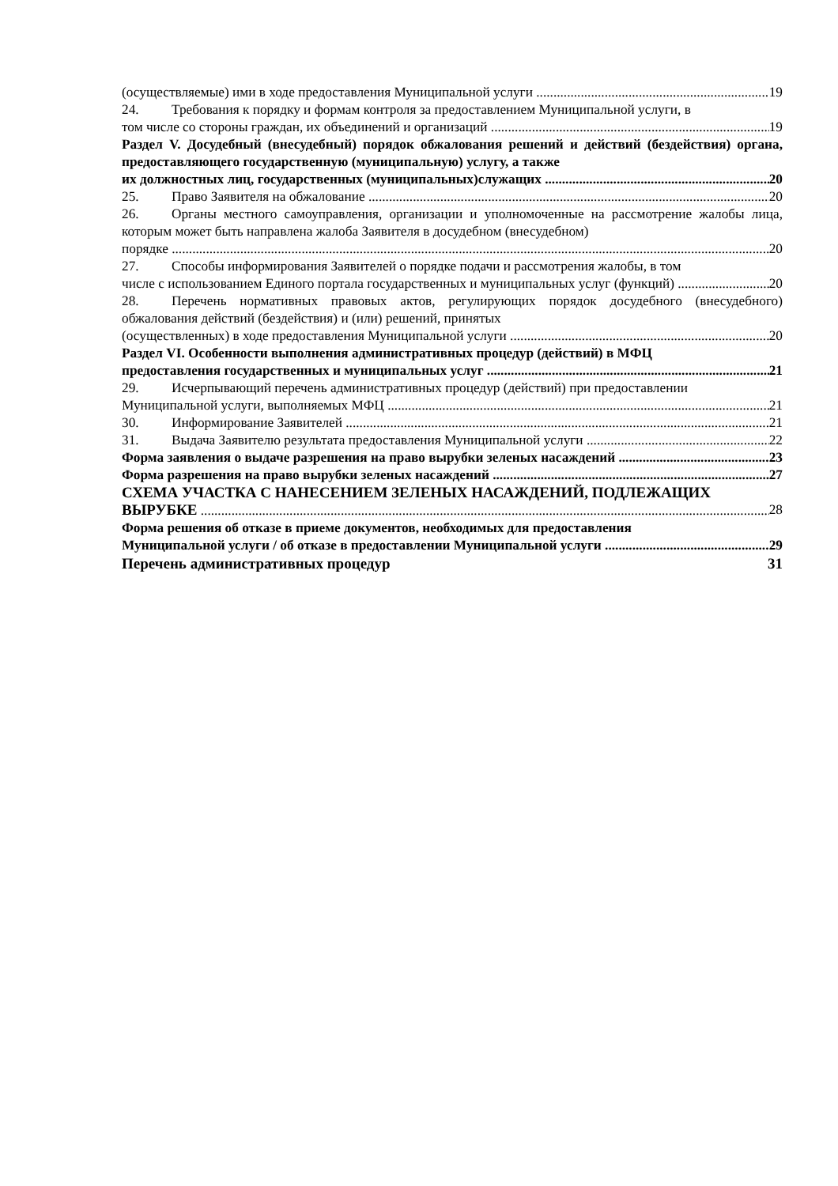(осуществляемые) ими в ходе предоставления Муниципальной услуги 19
24. Требования к порядку и формам контроля за предоставлением Муниципальной услуги, в
том числе со стороны граждан, их объединений и организаций 19
Раздел V. Досудебный (внесудебный) порядок обжалования решений и действий (бездействия) органа, предоставляющего государственную (муниципальную) услугу, а также
их должностных лиц, государственных (муниципальных)служащих 20
25. Право Заявителя на обжалование 20
26. Органы местного самоуправления, организации и уполномоченные на рассмотрение жалобы лица, которым может быть направлена жалоба Заявителя в досудебном (внесудебном)
порядке 20
27. Способы информирования Заявителей о порядке подачи и рассмотрения жалобы, в том
числе с использованием Единого портала государственных и муниципальных услуг (функций) 20
28. Перечень нормативных правовых актов, регулирующих порядок досудебного (внесудебного) обжалования действий (бездействия) и (или) решений, принятых
(осуществленных) в ходе предоставления Муниципальной услуги 20
Раздел VI. Особенности выполнения административных процедур (действий) в МФЦ
предоставления государственных и муниципальных услуг 21
29. Исчерпывающий перечень административных процедур (действий) при предоставлении
Муниципальной услуги, выполняемых МФЦ 21
30. Информирование Заявителей 21
31. Выдача Заявителю результата предоставления Муниципальной услуги 22
Форма заявления о выдаче разрешения на право вырубки зеленых насаждений 23
Форма разрешения на право вырубки зеленых насаждений 27
СХЕМА УЧАСТКА С НАНЕСЕНИЕМ ЗЕЛЕНЫХ НАСАЖДЕНИЙ, ПОДЛЕЖАЩИХ
ВЫРУБКЕ 28
Форма решения об отказе в приеме документов, необходимых для предоставления
Муниципальной услуги / об отказе в предоставлении Муниципальной услуги 29
Перечень административных процедур 31